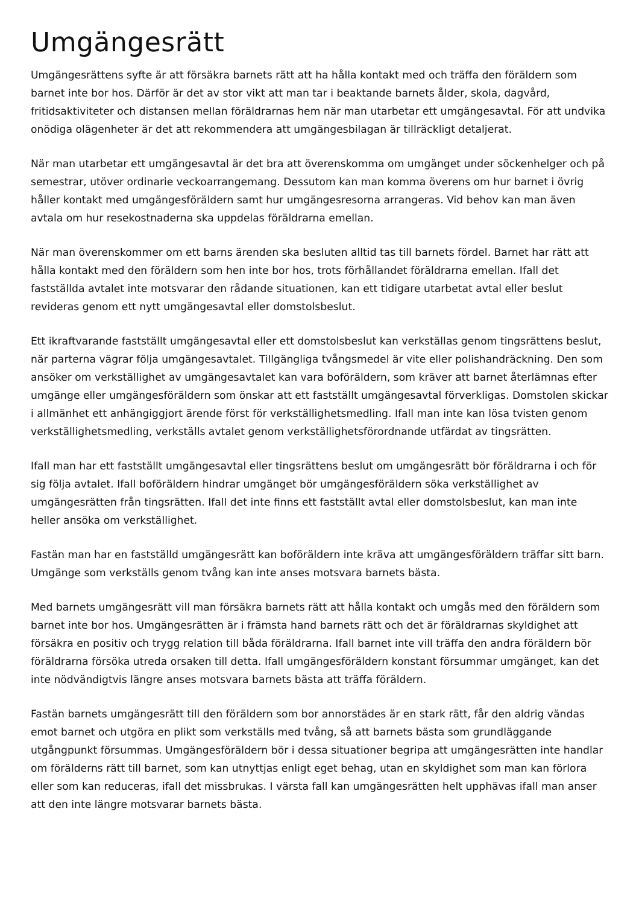Umgängesrätt
Umgängesrättens syfte är att försäkra barnets rätt att ha hålla kontakt med och träffa den föräldern som barnet inte bor hos. Därför är det av stor vikt att man tar i beaktande barnets ålder, skola, dagvård, fritidsaktiviteter och distansen mellan föräldrarnas hem när man utarbetar ett umgängesavtal. För att undvika onödiga olägenheter är det att rekommendera att umgängesbilagan är tillräckligt detaljerat.
När man utarbetar ett umgängesavtal är det bra att överenskomma om umgänget under söckenhelger och på semestrar, utöver ordinarie veckoarrangemang. Dessutom kan man komma överens om hur barnet i övrig håller kontakt med umgängesföräldern samt hur umgängesresorna arrangeras. Vid behov kan man även avtala om hur resekostnaderna ska uppdelas föräldrarna emellan.
När man överenskommer om ett barns ärenden ska besluten alltid tas till barnets fördel. Barnet har rätt att hålla kontakt med den föräldern som hen inte bor hos, trots förhållandet föräldrarna emellan. Ifall det fastställda avtalet inte motsvarar den rådande situationen, kan ett tidigare utarbetat avtal eller beslut revideras genom ett nytt umgängesavtal eller domstolsbeslut.
Ett ikraftvarande fastställt umgängesavtal eller ett domstolsbeslut kan verkställas genom tingsrättens beslut, när parterna vägrar följa umgängesavtalet. Tillgängliga tvångsmedel är vite eller polishandräckning. Den som ansöker om verkställighet av umgängesavtalet kan vara boföräldern, som kräver att barnet återlämnas efter umgänge eller umgängesföräldern som önskar att ett fastställt umgängesavtal förverkligas. Domstolen skickar i allmänhet ett anhängiggjort ärende först för verkställighetsmedling. Ifall man inte kan lösa tvisten genom verkställighetsmedling, verkställs avtalet genom verkställighetsförordnande utfärdat av tingsrätten.
Ifall man har ett fastställt umgängesavtal eller tingsrättens beslut om umgängesrätt bör föräldrarna i och för sig följa avtalet. Ifall boföräldern hindrar umgänget bör umgängesföräldern söka verkställighet av umgängesrätten från tingsrätten. Ifall det inte finns ett fastställt avtal eller domstolsbeslut, kan man inte heller ansöka om verkställighet.
Fastän man har en fastställd umgängesrätt kan boföräldern inte kräva att umgängesföräldern träffar sitt barn. Umgänge som verkställs genom tvång kan inte anses motsvara barnets bästa.
Med barnets umgängesrätt vill man försäkra barnets rätt att hålla kontakt och umgås med den föräldern som barnet inte bor hos. Umgängesrätten är i främsta hand barnets rätt och det är föräldrarnas skyldighet att försäkra en positiv och trygg relation till båda föräldrarna. Ifall barnet inte vill träffa den andra föräldern bör föräldrarna försöka utreda orsaken till detta. Ifall umgängesföräldern konstant försummar umgänget, kan det inte nödvändigtvis längre anses motsvara barnets bästa att träffa föräldern.
Fastän barnets umgängesrätt till den föräldern som bor annorstädes är en stark rätt, får den aldrig vändas emot barnet och utgöra en plikt som verkställs med tvång, så att barnets bästa som grundläggande utgångpunkt försummas. Umgängesföräldern bör i dessa situationer begripa att umgängesrätten inte handlar om förälderns rätt till barnet, som kan utnyttjas enligt eget behag, utan en skyldighet som man kan förlora eller som kan reduceras, ifall det missbrukas. I värsta fall kan umgängesrätten helt upphävas ifall man anser att den inte längre motsvarar barnets bästa.